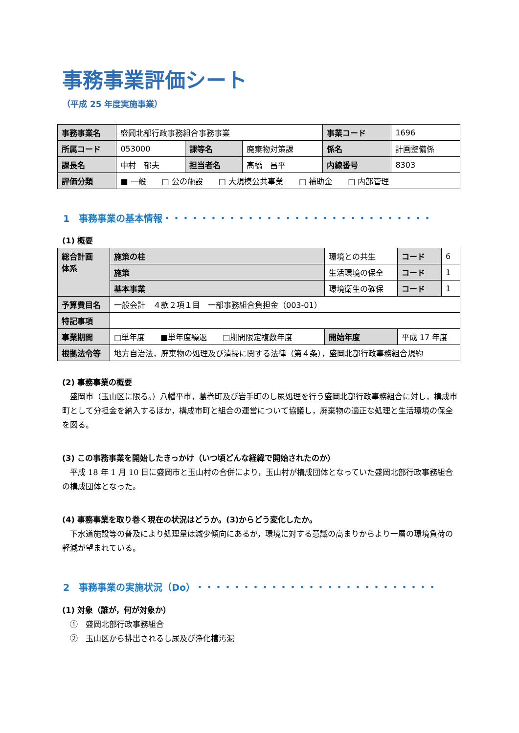事務事業評価シート
（平成 25 年度実施事業）
| 事務事業名 | 盛岡北部行政事務組合事務事業 | | | 事業コード | 1696 |
| 所属コード | 053000 | 課等名 | 廃棄物対策課 | 係名 | 計画整備係 |
| 課長名 | 中村 郁夫 | 担当者名 | 高橋 昌平 | 内線番号 | 8303 |
| 評価分類 | ■ 一般 □ 公の施設 □ 大規模公共事業 □ 補助金 □ 内部管理 | | | | |
1　事務事業の基本情報・・・・・・・・・・・・・・・・・・・・・・・・・・・・・
(1) 概要
| 総合計画 体系 | 施策の柱 | 環境との共生 | | コード | 6 |
| | 施策 | 生活環境の保全 | | コード | 1 |
| | 基本事業 | 環境衛生の確保 | | コード | 1 |
| 予算費目名 | 一般会計 ４款２項１目 一部事務組合負担金（003-01） | | | | |
| 特記事項 | | | | | |
| 事業期間 | □単年度 ■単年度繰返 □期間限定複数年度 | | 開始年度 | 平成 17 年度 | |
| 根拠法令等 | 地方自治法，廃棄物の処理及び清掃に関する法律（第４条），盛岡北部行政事務組合規約 | | | | |
(2) 事務事業の概要
　盛岡市（玉山区に限る。）八幡平市，葛巻町及び岩手町のし尿処理を行う盛岡北部行政事務組合に対し，構成市町として分担金を納入するほか，構成市町と組合の運営について協議し，廃棄物の適正な処理と生活環境の保全を図る。
(3) この事務事業を開始したきっかけ（いつ頃どんな経緯で開始されたのか）
　平成 18 年 1 月 10 日に盛岡市と玉山村の合併により，玉山村が構成団体となっていた盛岡北部行政事務組合の構成団体となった。
(4) 事務事業を取り巻く現在の状況はどうか。(3)からどう変化したか。
　下水道施設等の普及により処理量は減少傾向にあるが，環境に対する意識の高まりからより一層の環境負荷の軽減が望まれている。
2　事務事業の実施状況（Do）・・・・・・・・・・・・・・・・・・・・・・・・・・
(1) 対象（誰が，何が対象か）
　①　盛岡北部行政事務組合
　②　玉山区から排出されるし尿及び浄化槽汚泥